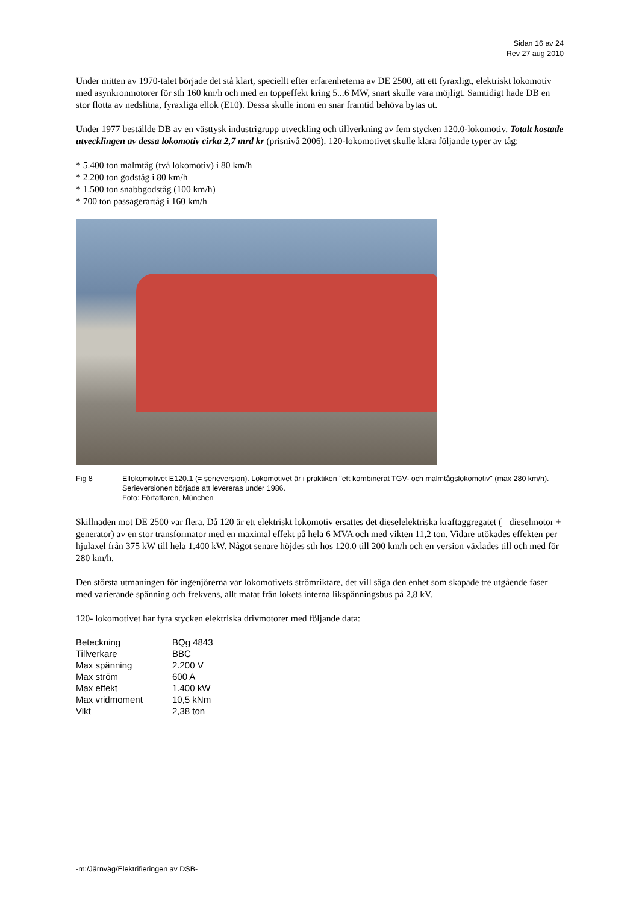Sidan 16 av 24
Rev 27 aug 2010
Under mitten av 1970-talet började det stå klart, speciellt efter erfarenheterna av DE 2500, att ett fyraxligt, elektriskt lokomotiv med asynkronmotorer för sth 160 km/h och med en toppeffekt kring 5...6 MW, snart skulle vara möjligt. Samtidigt hade DB en stor flotta av nedslitna, fyraxliga ellok (E10). Dessa skulle inom en snar framtid behöva bytas ut.
Under 1977 beställde DB av en västtysk industrigrupp utveckling och tillverkning av fem stycken 120.0-lokomotiv. Totalt kostade utvecklingen av dessa lokomotiv cirka 2,7 mrd kr (prisnivå 2006). 120-lokomotivet skulle klara följande typer av tåg:
* 5.400 ton malmtåg (två lokomotiv) i 80 km/h
* 2.200 ton godståg i 80 km/h
* 1.500 ton snabbgodståg (100 km/h)
* 700 ton passagerartåg i 160 km/h
Fig 8 Ellokomotivet E120.1 (= serieversion). Lokomotivet är i praktiken "ett kombinerat TGV- och malmtågslokomotiv" (max 280 km/h). Serieversionen började att levereras under 1986.
Foto: Författaren, München
Skillnaden mot DE 2500 var flera. Då 120 är ett elektriskt lokomotiv ersattes det dieselelektriska kraftaggregatet (= dieselmotor + generator) av en stor transformator med en maximal effekt på hela 6 MVA och med vikten 11,2 ton. Vidare utökades effekten per hjulaxel från 375 kW till hela 1.400 kW. Något senare höjdes sth hos 120.0 till 200 km/h och en version växlades till och med för 280 km/h.
Den största utmaningen för ingenjörerna var lokomotivets strömriktare, det vill säga den enhet som skapade tre utgående faser med varierande spänning och frekvens, allt matat från lokets interna likspänningsbus på 2,8 kV.
120- lokomotivet har fyra stycken elektriska drivmotorer med följande data:
| Beteckning | BQg 4843 |
| Tillverkare | BBC |
| Max spänning | 2.200 V |
| Max ström | 600 A |
| Max effekt | 1.400 kW |
| Max vridmoment | 10,5 kNm |
| Vikt | 2,38 ton |
-m:/Järnväg/Elektrifieringen av DSB-